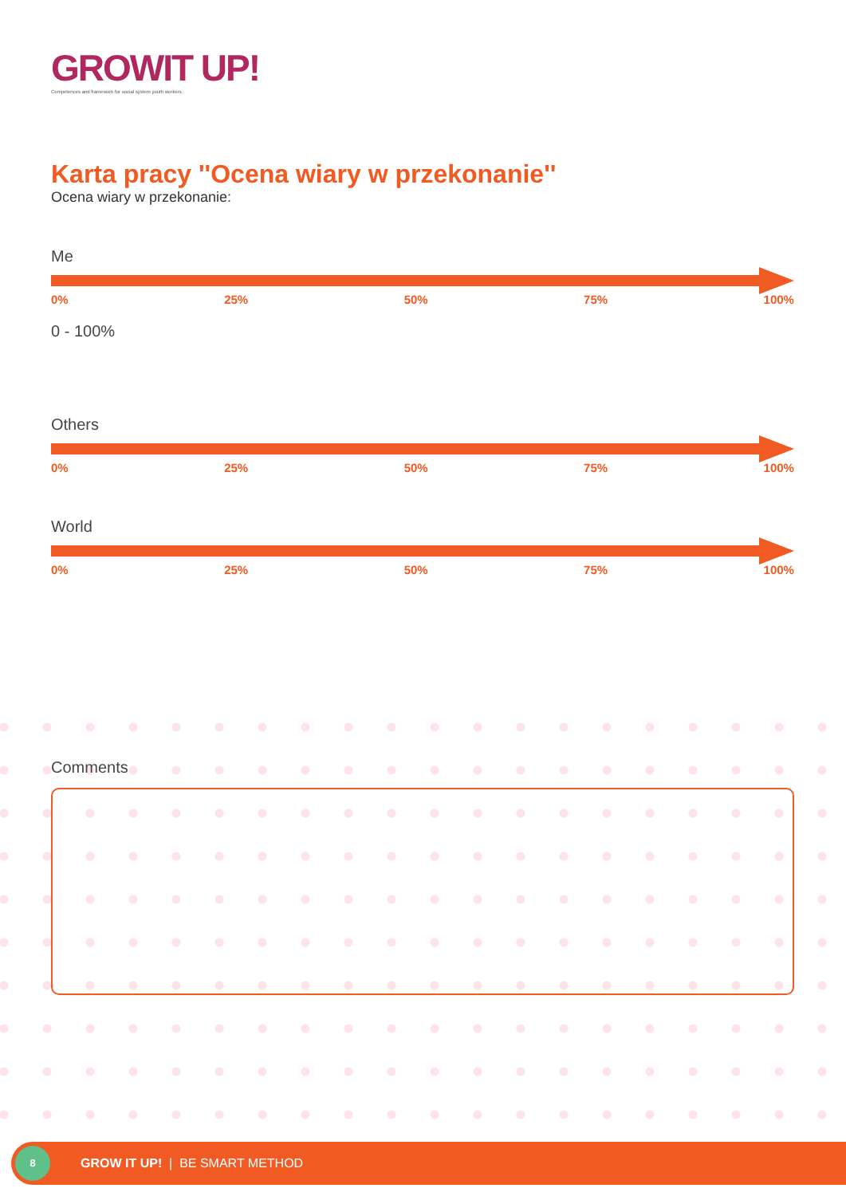GROWIT UP!
Competences and framework for social system youth workers.
Karta pracy ''Ocena wiary w przekonanie''
Ocena wiary w przekonanie:
Me
0% 25% 50% 75% 100%
0 - 100%
Others
0% 25% 50% 75% 100%
World
0% 25% 50% 75% 100%
Comments
8
GROW IT UP! | BE SMART METHOD